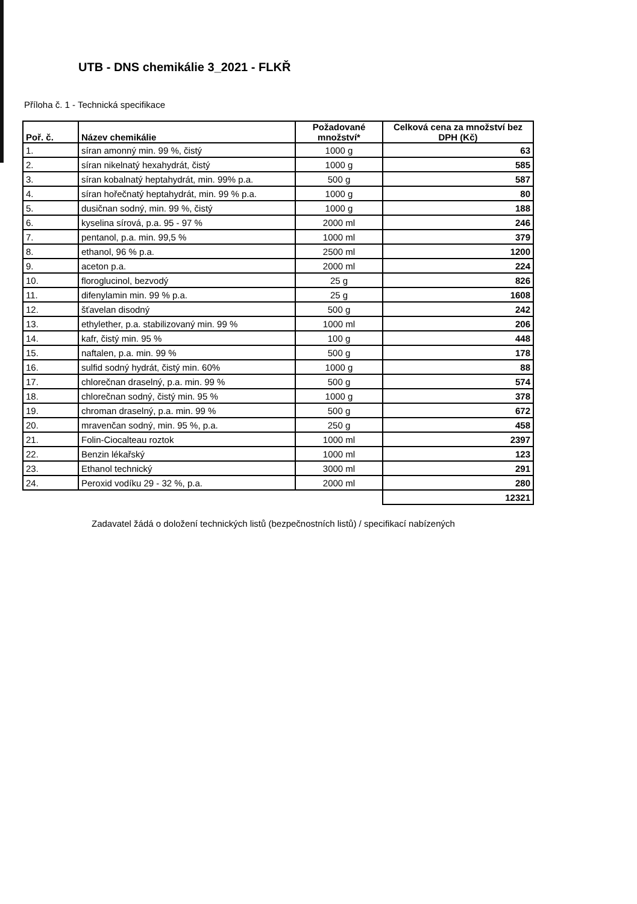UTB - DNS chemikálie 3_2021 - FLKŘ
Příloha č. 1 - Technická specifikace
| Poř. č. | Název chemikálie | Požadované množství* | Celková cena za množství bez DPH (Kč) |
| --- | --- | --- | --- |
| 1. | síran amonný min. 99 %, čistý | 1000 g | 63 |
| 2. | síran nikelnatý hexahydrát, čistý | 1000 g | 585 |
| 3. | síran kobalnatý heptahydrát, min. 99% p.a. | 500 g | 587 |
| 4. | síran hořečnatý heptahydrát, min. 99 % p.a. | 1000 g | 80 |
| 5. | dusičnan sodný, min. 99 %, čistý | 1000 g | 188 |
| 6. | kyselina sírová, p.a. 95 - 97 % | 2000 ml | 246 |
| 7. | pentanol, p.a. min. 99,5 % | 1000 ml | 379 |
| 8. | ethanol, 96 % p.a. | 2500 ml | 1200 |
| 9. | aceton p.a. | 2000 ml | 224 |
| 10. | floroglucinol, bezvodý | 25 g | 826 |
| 11. | difenylamin min. 99 % p.a. | 25 g | 1608 |
| 12. | šťavelan disodný | 500 g | 242 |
| 13. | ethylether, p.a. stabilizovaný min. 99 % | 1000 ml | 206 |
| 14. | kafr, čistý min. 95 % | 100 g | 448 |
| 15. | naftalen, p.a. min. 99 % | 500 g | 178 |
| 16. | sulfid sodný hydrát, čistý min. 60% | 1000 g | 88 |
| 17. | chlorečnan draselný, p.a. min. 99 % | 500 g | 574 |
| 18. | chlorečnan sodný, čistý min. 95 % | 1000 g | 378 |
| 19. | chroman draselný, p.a. min. 99 % | 500 g | 672 |
| 20. | mravenčan sodný, min. 95 %, p.a. | 250 g | 458 |
| 21. | Folin-Ciocalteau roztok | 1000 ml | 2397 |
| 22. | Benzin lékařský | 1000 ml | 123 |
| 23. | Ethanol technický | 3000 ml | 291 |
| 24. | Peroxid vodíku 29 - 32 %, p.a. | 2000 ml | 280 |
| | | | 12321 |
Zadavatel žádá o doložení technických listů (bezpečnostních listů) / specifikací nabízených